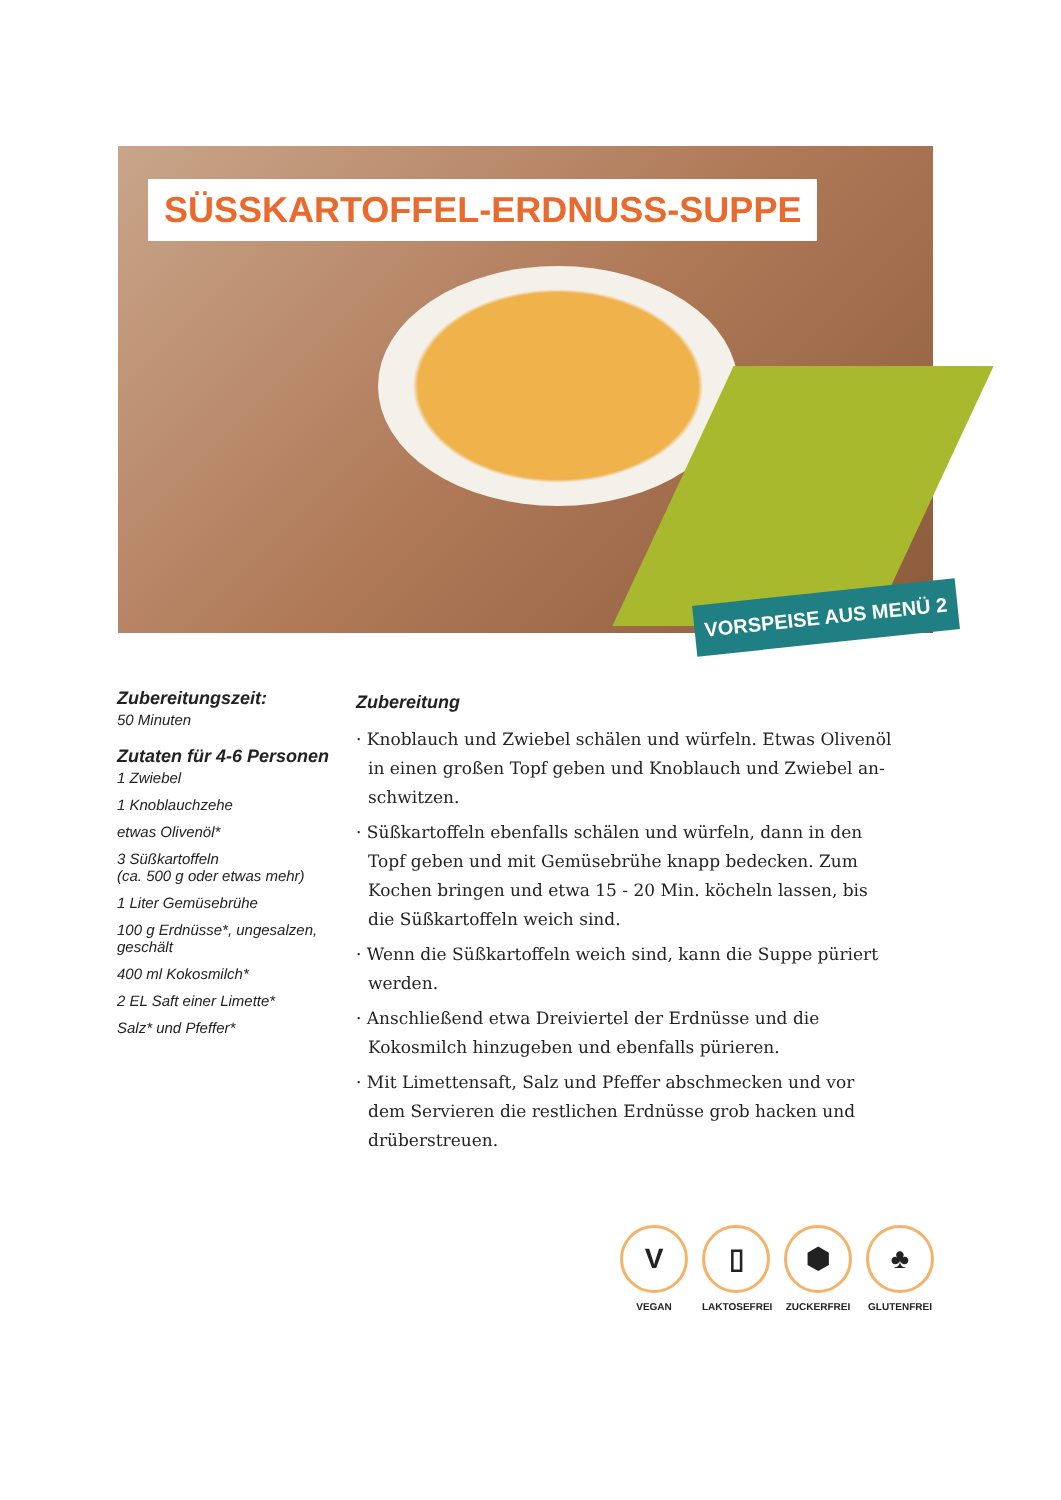SÜSSKARTOFFEL-ERDNUSS-SUPPE
VORSPEISE AUS MENÜ 2
Zubereitungszeit:
50 Minuten
Zutaten für 4-6 Personen
1 Zwiebel
1 Knoblauchzehe
etwas Olivenöl*
3 Süßkartoffeln
(ca. 500 g oder etwas mehr)
1 Liter Gemüsebrühe
100 g Erdnüsse*, ungesalzen, geschält
400 ml Kokosmilch*
2 EL Saft einer Limette*
Salz* und Pfeffer*
Zubereitung
· Knoblauch und Zwiebel schälen und würfeln. Etwas Olivenöl in einen großen Topf geben und Knoblauch und Zwiebel an-schwitzen.
· Süßkartoffeln ebenfalls schälen und würfeln, dann in den Topf geben und mit Gemüsebrühe knapp bedecken. Zum Kochen bringen und etwa 15 - 20 Min. köcheln lassen, bis die Süßkartoffeln weich sind.
· Wenn die Süßkartoffeln weich sind, kann die Suppe püriert werden.
· Anschließend etwa Dreiviertel der Erdnüsse und die Kokosmilch hinzugeben und ebenfalls pürieren.
· Mit Limettensaft, Salz und Pfeffer abschmecken und vor dem Servieren die restlichen Erdnüsse grob hacken und drüberstreuen.
V
VEGAN
▯
LAKTOSEFREI
⬢
ZUCKERFREI
♣
GLUTENFREI